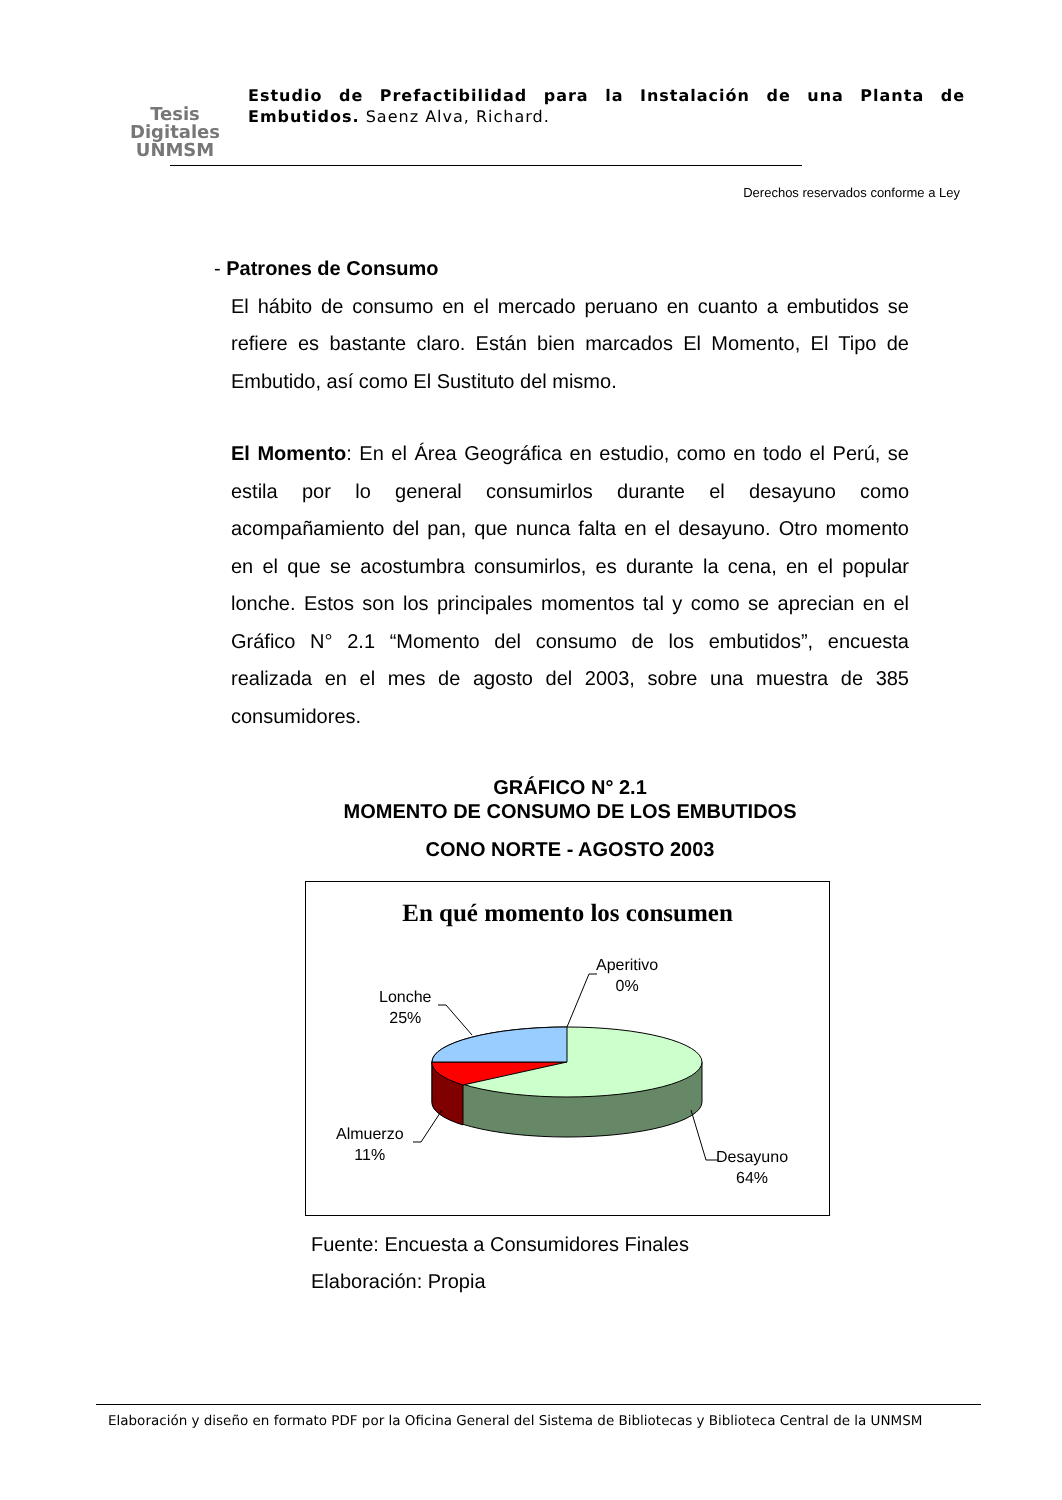Tesis
Digitales
UNMSM
Estudio de Prefactibilidad para la Instalación de una Planta de Embutidos. Saenz Alva, Richard.
Derechos reservados conforme a Ley
- Patrones de Consumo
El hábito de consumo en el mercado peruano en cuanto a embutidos se refiere es bastante claro. Están bien marcados El Momento, El Tipo de Embutido, así como El Sustituto del mismo.
El Momento: En el Área Geográfica en estudio, como en todo el Perú, se estila por lo general consumirlos durante el desayuno como acompañamiento del pan, que nunca falta en el desayuno. Otro momento en el que se acostumbra consumirlos, es durante la cena, en el popular lonche. Estos son los principales momentos tal y como se aprecian en el Gráfico N° 2.1 “Momento del consumo de los embutidos”, encuesta realizada en el mes de agosto del 2003, sobre una muestra de 385 consumidores.
GRÁFICO N° 2.1
MOMENTO DE CONSUMO DE LOS EMBUTIDOS
CONO NORTE - AGOSTO 2003
En qué momento los consumen
Aperitivo
0%
Lonche
25%
Almuerzo
11%
Desayuno
64%
Fuente: Encuesta a Consumidores Finales
Elaboración: Propia
Elaboración y diseño en formato PDF por la Oficina General del Sistema de Bibliotecas y Biblioteca Central de la UNMSM